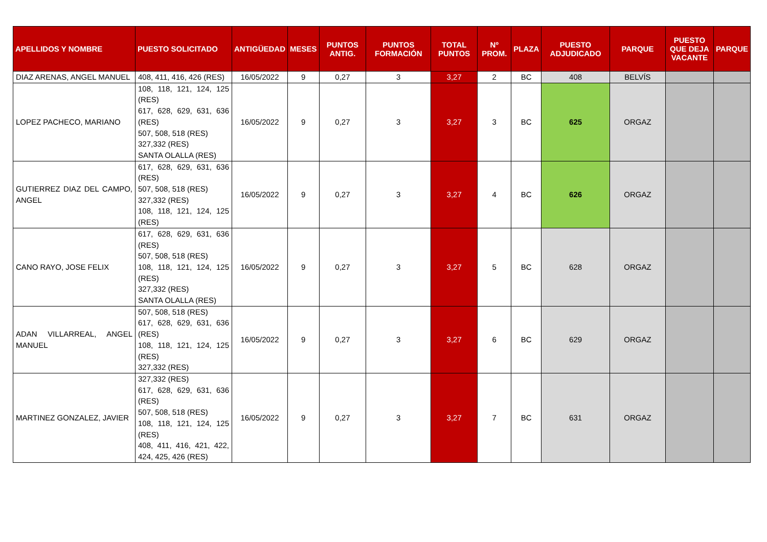| APELLIDOS Y NOMBRE | PUESTO SOLICITADO | ANTIGÜEDAD | MESES | PUNTOS ANTIG. | PUNTOS FORMACIÓN | TOTAL PUNTOS | Nº PROM. | PLAZA | PUESTO ADJUDICADO | PARQUE | PUESTO QUE DEJA VACANTE | PARQUE |
| --- | --- | --- | --- | --- | --- | --- | --- | --- | --- | --- | --- | --- |
| DIAZ ARENAS, ANGEL MANUEL | 408, 411, 416, 426 (RES) | 16/05/2022 | 9 | 0,27 | 3 | 3,27 | 2 | BC | 408 | BELVÍS | | |
| LOPEZ PACHECO, MARIANO | 108, 118, 121, 124, 125 (RES) 617, 628, 629, 631, 636 (RES) 507, 508, 518 (RES) 327,332 (RES) SANTA OLALLA (RES) | 16/05/2022 | 9 | 0,27 | 3 | 3,27 | 3 | BC | 625 | ORGAZ | | |
| GUTIERREZ DIAZ DEL CAMPO, ANGEL | 617, 628, 629, 631, 636 (RES) 507, 508, 518 (RES) 327,332 (RES) 108, 118, 121, 124, 125 (RES) | 16/05/2022 | 9 | 0,27 | 3 | 3,27 | 4 | BC | 626 | ORGAZ | | |
| CANO RAYO, JOSE FELIX | 617, 628, 629, 631, 636 (RES) 507, 508, 518 (RES) 108, 118, 121, 124, 125 (RES) 327,332 (RES) SANTA OLALLA (RES) | 16/05/2022 | 9 | 0,27 | 3 | 3,27 | 5 | BC | 628 | ORGAZ | | |
| ADAN VILLARREAL, ANGEL MANUEL | 507, 508, 518 (RES) 617, 628, 629, 631, 636 (RES) 108, 118, 121, 124, 125 (RES) 327,332 (RES) | 16/05/2022 | 9 | 0,27 | 3 | 3,27 | 6 | BC | 629 | ORGAZ | | |
| MARTINEZ GONZALEZ, JAVIER | 327,332 (RES) 617, 628, 629, 631, 636 (RES) 507, 508, 518 (RES) 108, 118, 121, 124, 125 (RES) 408, 411, 416, 421, 422, 424, 425, 426 (RES) | 16/05/2022 | 9 | 0,27 | 3 | 3,27 | 7 | BC | 631 | ORGAZ | | |